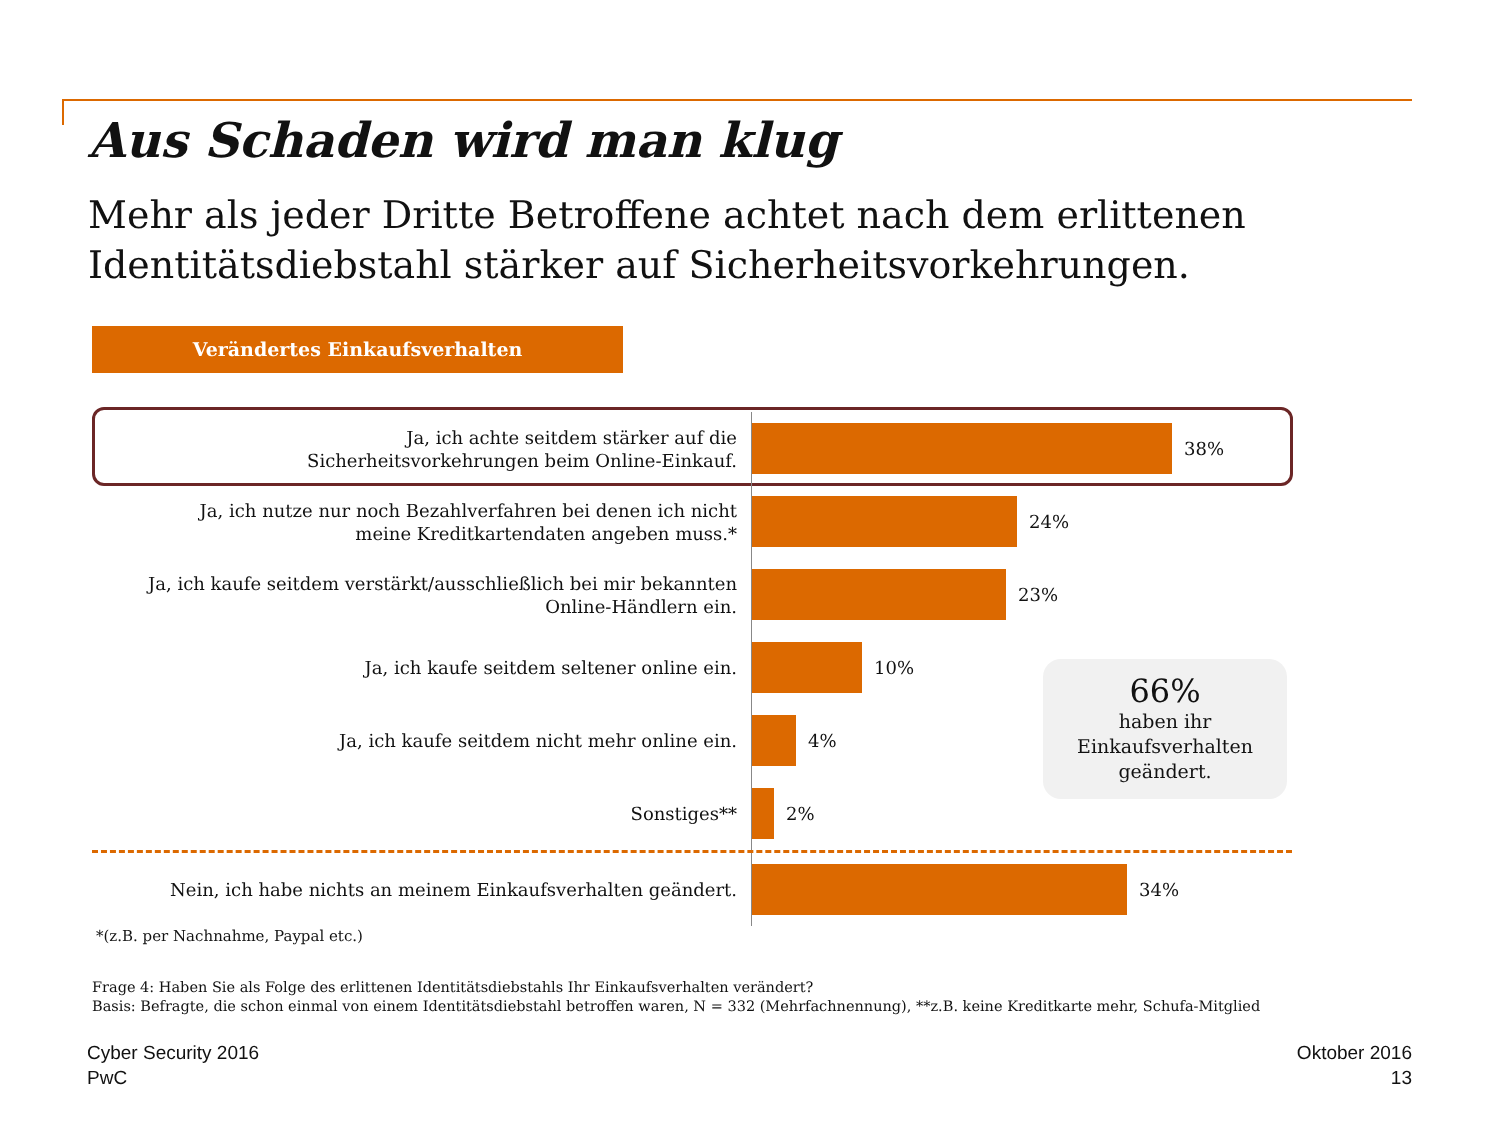Aus Schaden wird man klug
Mehr als jeder Dritte Betroffene achtet nach dem erlittenen Identitätsdiebstahl stärker auf Sicherheitsvorkehrungen.
Verändertes Einkaufsverhalten
Ja, ich achte seitdem stärker auf die
Sicherheitsvorkehrungen beim Online-Einkauf.
38%
Ja, ich nutze nur noch Bezahlverfahren bei denen ich nicht
meine Kreditkartendaten angeben muss.*
24%
Ja, ich kaufe seitdem verstärkt/ausschließlich bei mir bekannten
Online-Händlern ein.
23%
Ja, ich kaufe seitdem seltener online ein.
10%
Ja, ich kaufe seitdem nicht mehr online ein.
4%
Sonstiges**
2%
Nein, ich habe nichts an meinem Einkaufsverhalten geändert.
34%
66%
haben ihr
Einkaufsverhalten
geändert.
*(z.B. per Nachnahme, Paypal etc.)
Frage 4: Haben Sie als Folge des erlittenen Identitätsdiebstahls Ihr Einkaufsverhalten verändert?
Basis: Befragte, die schon einmal von einem Identitätsdiebstahl betroffen waren, N = 332 (Mehrfachnennung), **z.B. keine Kreditkarte mehr, Schufa-Mitglied
Cyber Security 2016
PwC
Oktober 2016
13